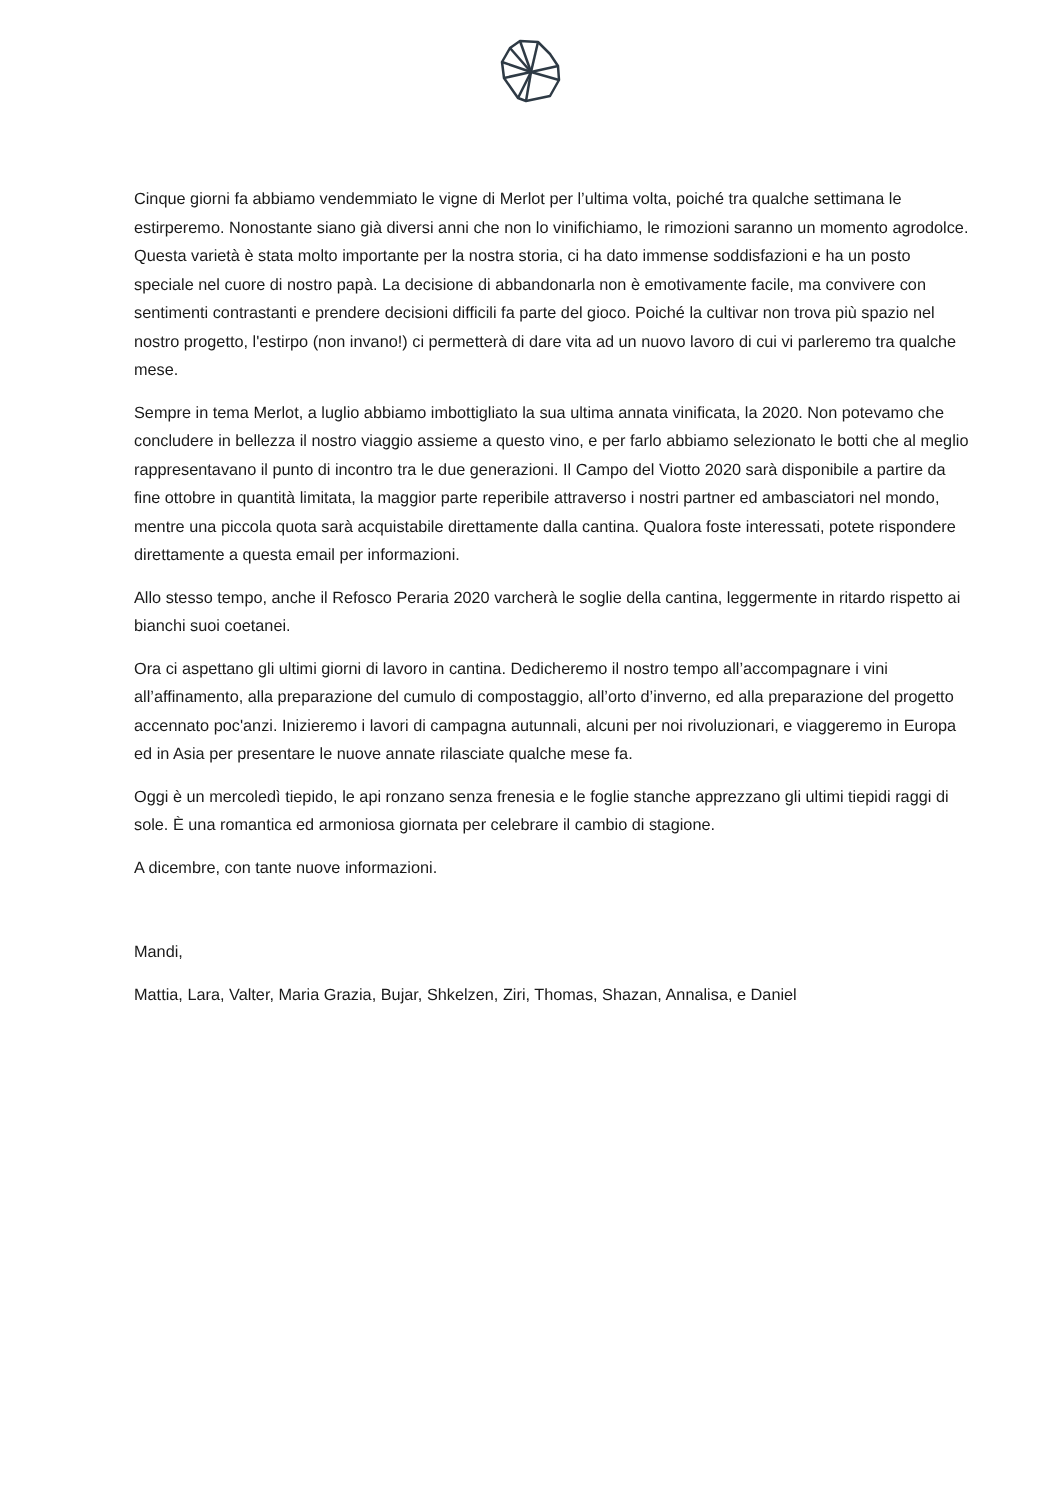Cinque giorni fa abbiamo vendemmiato le vigne di Merlot per l’ultima volta, poiché tra qualche settimana le estirperemo. Nonostante siano già diversi anni che non lo vinifichiamo, le rimozioni saranno un momento agrodolce. Questa varietà è stata molto importante per la nostra storia, ci ha dato immense soddisfazioni e ha un posto speciale nel cuore di nostro papà. La decisione di abbandonarla non è emotivamente facile, ma convivere con sentimenti contrastanti e prendere decisioni difficili fa parte del gioco. Poiché la cultivar non trova più spazio nel nostro progetto, l'estirpo (non invano!) ci permetterà di dare vita ad un nuovo lavoro di cui vi parleremo tra qualche mese.
Sempre in tema Merlot, a luglio abbiamo imbottigliato la sua ultima annata vinificata, la 2020. Non potevamo che concludere in bellezza il nostro viaggio assieme a questo vino, e per farlo abbiamo selezionato le botti che al meglio rappresentavano il punto di incontro tra le due generazioni. Il Campo del Viotto 2020 sarà disponibile a partire da fine ottobre in quantità limitata, la maggior parte reperibile attraverso i nostri partner ed ambasciatori nel mondo, mentre una piccola quota sarà acquistabile direttamente dalla cantina. Qualora foste interessati, potete rispondere direttamente a questa email per informazioni.
Allo stesso tempo, anche il Refosco Peraria 2020 varcherà le soglie della cantina, leggermente in ritardo rispetto ai bianchi suoi coetanei.
Ora ci aspettano gli ultimi giorni di lavoro in cantina. Dedicheremo il nostro tempo all’accompagnare i vini all’affinamento, alla preparazione del cumulo di compostaggio, all’orto d’inverno, ed alla preparazione del progetto accennato poc'anzi. Inizieremo i lavori di campagna autunnali, alcuni per noi rivoluzionari, e viaggeremo in Europa ed in Asia per presentare le nuove annate rilasciate qualche mese fa.
Oggi è un mercoledì tiepido, le api ronzano senza frenesia e le foglie stanche apprezzano gli ultimi tiepidi raggi di sole. È una romantica ed armoniosa giornata per celebrare il cambio di stagione.
A dicembre, con tante nuove informazioni.
Mandi,
Mattia, Lara, Valter, Maria Grazia, Bujar, Shkelzen, Ziri, Thomas, Shazan, Annalisa, e Daniel